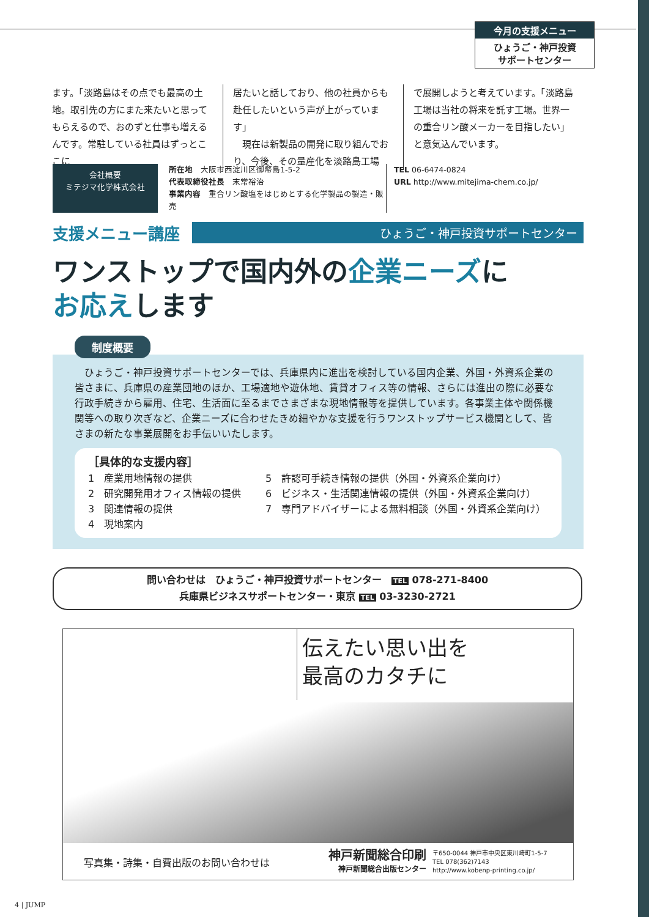今月の支援メニュー
ひょうご・神戸投資
サポートセンター
ます。「淡路島はその点でも最高の土地。取引先の方にまた来たいと思ってもらえるので、おのずと仕事も増えるんです。常駐している社員はずっとここに
居たいと話しており、他の社員からも赴任したいという声が上がっています」
　現在は新製品の開発に取り組んでおり、今後、その量産化を淡路島工場
で展開しようと考えています。「淡路島工場は当社の将来を託す工場。世界一の重合リン酸メーカーを目指したい」と意気込んでいます。
会社概要
ミテジマ化学株式会社
所在地　大阪市西淀川区御幣島1-5-2
代表取締役社長　末常裕治
事業内容　重合リン酸塩をはじめとする化学製品の製造・販売
TEL 06-6474-0824
URL http://www.mitejima-chem.co.jp/
支援メニュー講座 ひょうご・神戸投資サポートセンター
ワンストップで国内外の企業ニーズに
お応えします
制度概要
　ひょうご・神戸投資サポートセンターでは、兵庫県内に進出を検討している国内企業、外国・外資系企業の皆さまに、兵庫県の産業団地のほか、工場適地や遊休地、賃貸オフィス等の情報、さらには進出の際に必要な行政手続きから雇用、住宅、生活面に至るまでさまざまな現地情報等を提供しています。各事業主体や関係機関等への取り次ぎなど、企業ニーズに合わせたきめ細やかな支援を行うワンストップサービス機関として、皆さまの新たな事業展開をお手伝いいたします。
［具体的な支援内容］
1　産業用地情報の提供
2　研究開発用オフィス情報の提供
3　関連情報の提供
4　現地案内
5　許認可手続き情報の提供（外国・外資系企業向け）
6　ビジネス・生活関連情報の提供（外国・外資系企業向け）
7　専門アドバイザーによる無料相談（外国・外資系企業向け）
問い合わせは　ひょうご・神戸投資サポートセンター　TEL 078-271-8400
兵庫県ビジネスサポートセンター・東京 TEL 03-3230-2721
伝えたい思い出を
最高のカタチに
写真集・詩集・自費出版のお問い合わせは 神戸新聞総合印刷
神戸新聞総合出版センター 〒650-0044 神戸市中央区東川崎町1-5-7
TEL 078(362)7143
http://www.kobenp-printing.co.jp/
4 | JUMP